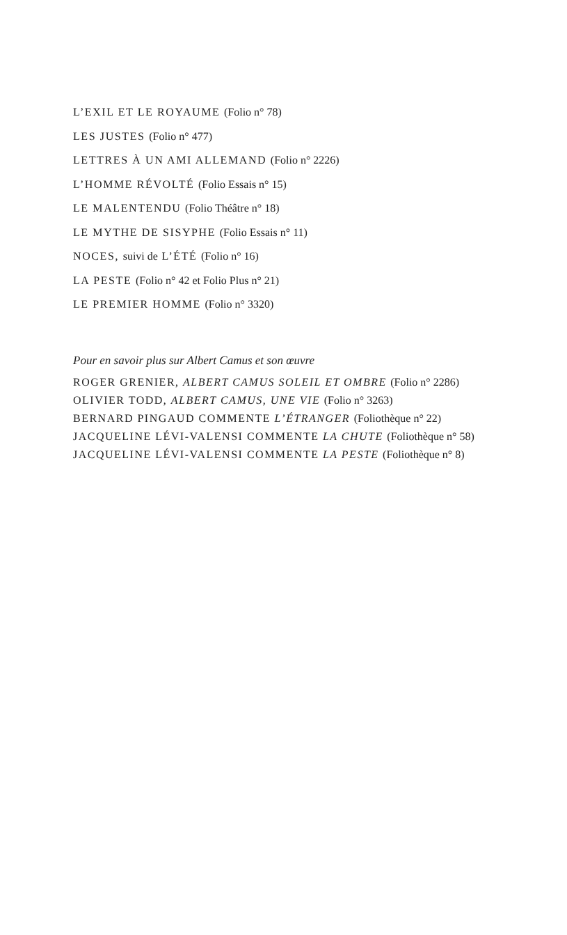L’EXIL ET LE ROYAUME (Folio n° 78)
LES JUSTES (Folio n° 477)
LETTRES À UN AMI ALLEMAND (Folio n° 2226)
L’HOMME RÉVOLTÉ (Folio Essais n° 15)
LE MALENTENDU (Folio Théâtre n° 18)
LE MYTHE DE SISYPHE (Folio Essais n° 11)
NOCES, suivi de L’ÉTÉ (Folio n° 16)
LA PESTE (Folio n° 42 et Folio Plus n° 21)
LE PREMIER HOMME (Folio n° 3320)
Pour en savoir plus sur Albert Camus et son œuvre
ROGER GRENIER, ALBERT CAMUS SOLEIL ET OMBRE (Folio n° 2286)
OLIVIER TODD, ALBERT CAMUS, UNE VIE (Folio n° 3263)
BERNARD PINGAUD COMMENTE L’ÉTRANGER (Foliothèque n° 22)
JACQUELINE LÉVI-VALENSI COMMENTE LA CHUTE (Foliothèque n° 58)
JACQUELINE LÉVI-VALENSI COMMENTE LA PESTE (Foliothèque n° 8)